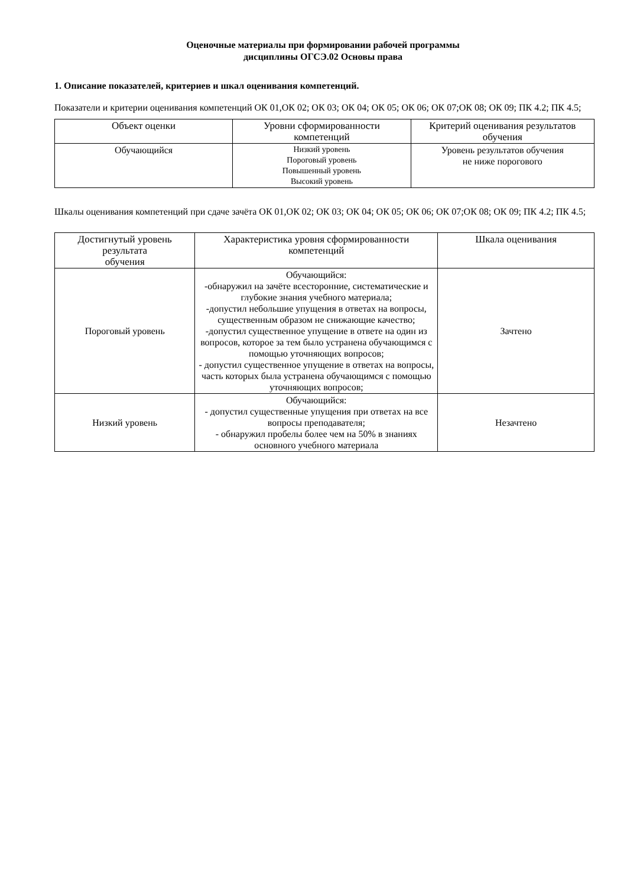Оценочные материалы при формировании рабочей программы
дисциплины ОГСЭ.02 Основы права
1. Описание показателей, критериев и шкал оценивания компетенций.
Показатели и критерии оценивания компетенций ОК 01,ОК 02; ОК 03; ОК 04; ОК 05; ОК 06; ОК 07;ОК 08; ОК 09; ПК 4.2; ПК 4.5;
| Объект оценки | Уровни сформированности компетенций | Критерий оценивания результатов обучения |
| --- | --- | --- |
| Обучающийся | Низкий уровень Пороговый уровень Повышенный уровень Высокий уровень | Уровень результатов обучения не ниже порогового |
Шкалы оценивания компетенций при сдаче зачёта ОК 01,ОК 02; ОК 03; ОК 04; ОК 05; ОК 06; ОК 07;ОК 08; ОК 09; ПК 4.2; ПК 4.5;
| Достигнутый уровень результата обучения | Характеристика уровня сформированности компетенций | Шкала оценивания |
| --- | --- | --- |
| Пороговый уровень | Обучающийся: -обнаружил на зачёте всесторонние, систематические и глубокие знания учебного материала; -допустил небольшие упущения в ответах на вопросы, существенным образом не снижающие качество; -допустил существенное упущение в ответе на один из вопросов, которое за тем было устранена обучающимся с помощью уточняющих вопросов; - допустил существенное упущение в ответах на вопросы, часть которых была устранена обучающимся с помощью уточняющих вопросов; | Зачтено |
| Низкий уровень | Обучающийся: - допустил существенные упущения при ответах на все вопросы преподавателя; - обнаружил пробелы более чем на 50% в знаниях основного учебного материала | Незачтено |